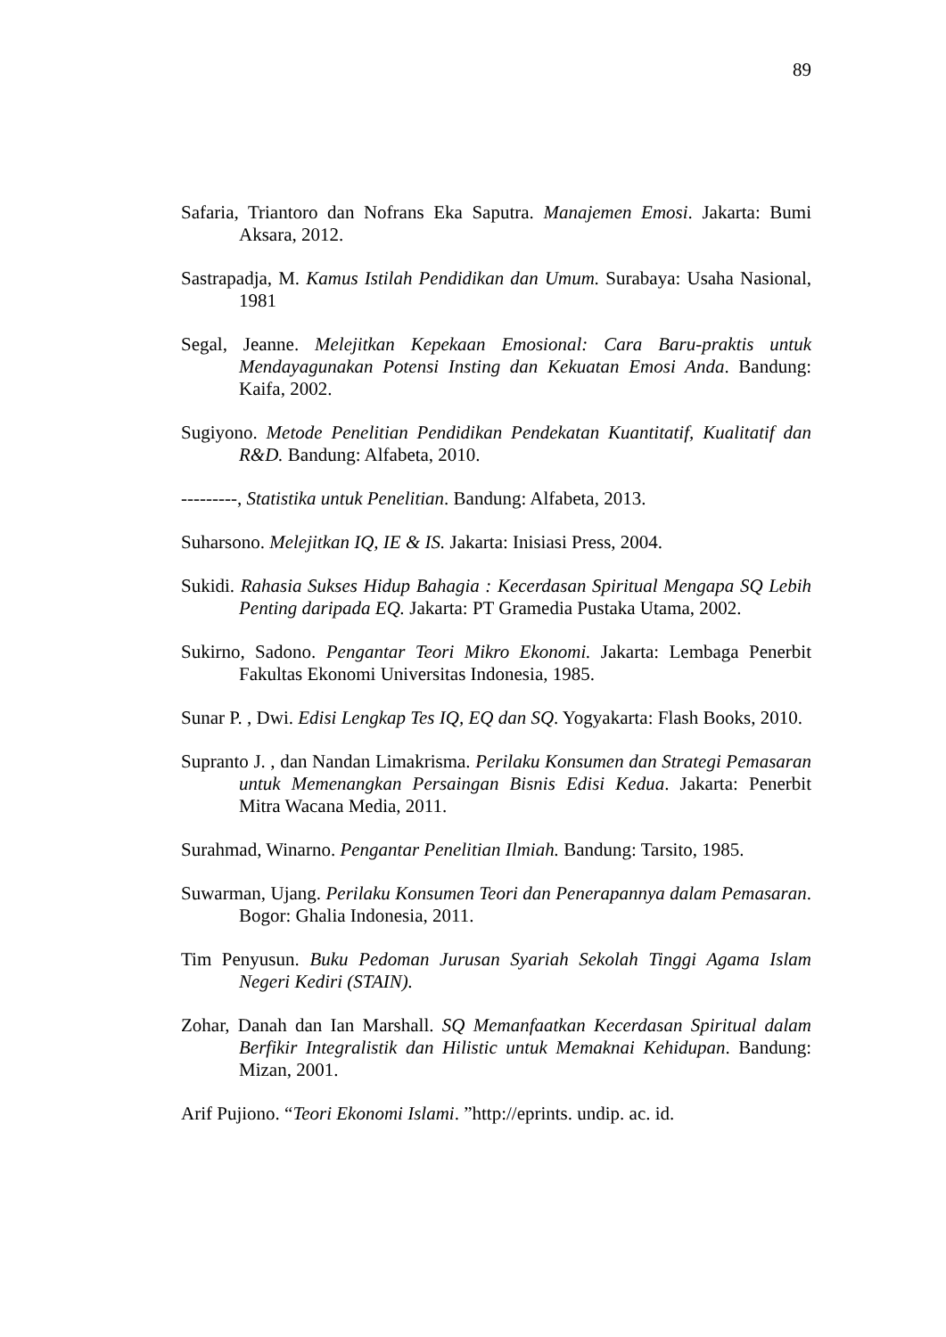89
Safaria, Triantoro dan Nofrans Eka Saputra. Manajemen Emosi. Jakarta: Bumi Aksara, 2012.
Sastrapadja, M. Kamus Istilah Pendidikan dan Umum. Surabaya: Usaha Nasional, 1981
Segal, Jeanne. Melejitkan Kepekaan Emosional: Cara Baru-praktis untuk Mendayagunakan Potensi Insting dan Kekuatan Emosi Anda. Bandung: Kaifa, 2002.
Sugiyono. Metode Penelitian Pendidikan Pendekatan Kuantitatif, Kualitatif dan R&D. Bandung: Alfabeta, 2010.
---------, Statistika untuk Penelitian. Bandung: Alfabeta, 2013.
Suharsono. Melejitkan IQ, IE & IS. Jakarta: Inisiasi Press, 2004.
Sukidi. Rahasia Sukses Hidup Bahagia : Kecerdasan Spiritual Mengapa SQ Lebih Penting daripada EQ. Jakarta: PT Gramedia Pustaka Utama, 2002.
Sukirno, Sadono. Pengantar Teori Mikro Ekonomi. Jakarta: Lembaga Penerbit Fakultas Ekonomi Universitas Indonesia, 1985.
Sunar P. , Dwi. Edisi Lengkap Tes IQ, EQ dan SQ. Yogyakarta: Flash Books, 2010.
Supranto J. , dan Nandan Limakrisma. Perilaku Konsumen dan Strategi Pemasaran untuk Memenangkan Persaingan Bisnis Edisi Kedua. Jakarta: Penerbit Mitra Wacana Media, 2011.
Surahmad, Winarno. Pengantar Penelitian Ilmiah. Bandung: Tarsito, 1985.
Suwarman, Ujang. Perilaku Konsumen Teori dan Penerapannya dalam Pemasaran. Bogor: Ghalia Indonesia, 2011.
Tim Penyusun. Buku Pedoman Jurusan Syariah Sekolah Tinggi Agama Islam Negeri Kediri (STAIN).
Zohar, Danah dan Ian Marshall. SQ Memanfaatkan Kecerdasan Spiritual dalam Berfikir Integralistik dan Hilistic untuk Memaknai Kehidupan. Bandung: Mizan, 2001.
Arif Pujiono. “Teori Ekonomi Islami. ”http://eprints. undip. ac. id.